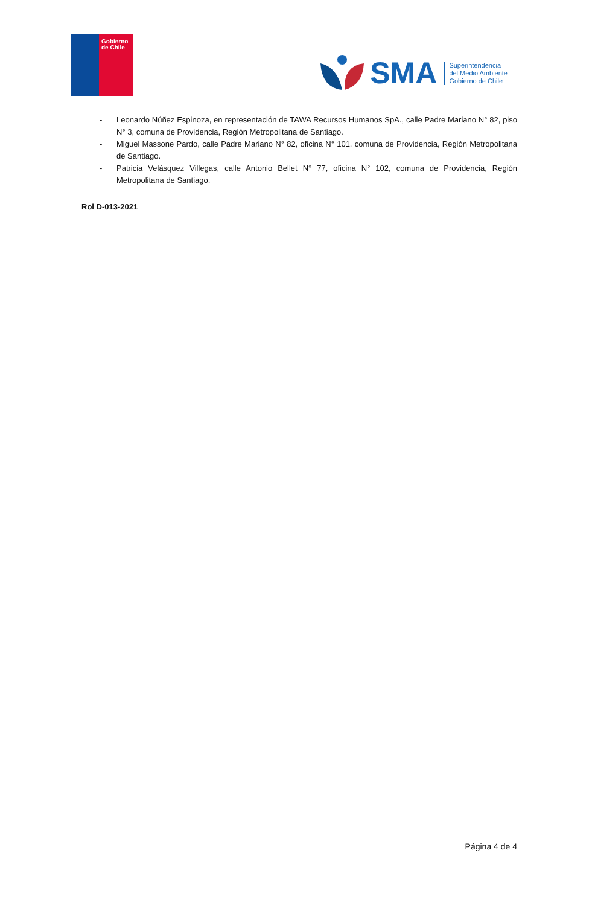Gobierno de Chile
SMA
Superintendencia
del Medio Ambiente
Gobierno de Chile
- Leonardo Núñez Espinoza, en representación de TAWA Recursos Humanos SpA., calle Padre Mariano N° 82, piso N° 3, comuna de Providencia, Región Metropolitana de Santiago.
- Miguel Massone Pardo, calle Padre Mariano N° 82, oficina N° 101, comuna de Providencia, Región Metropolitana de Santiago.
- Patricia Velásquez Villegas, calle Antonio Bellet N° 77, oficina N° 102, comuna de Providencia, Región Metropolitana de Santiago.
Rol D-013-2021
Página 4 de 4